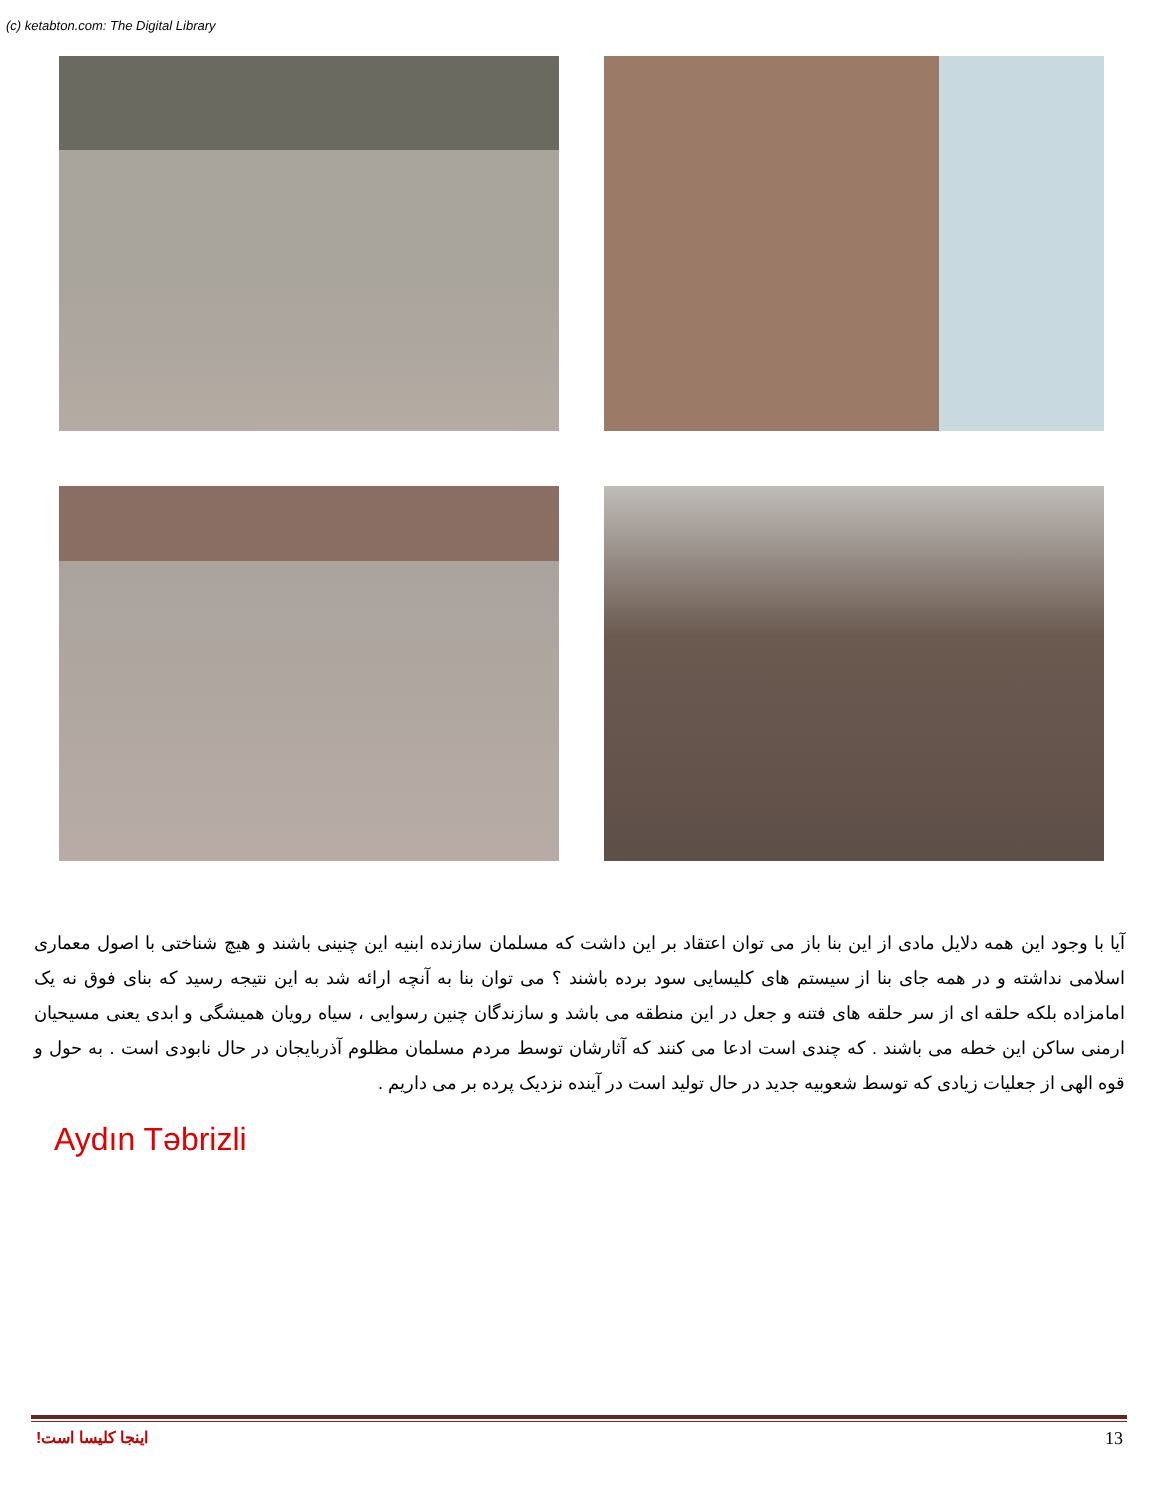(c) ketabton.com: The Digital Library
آیا با وجود این همه دلایل مادی از این بنا باز می توان اعتقاد بر این داشت که مسلمان سازنده ابنیه این چنینی باشند و هیچ شناختی با اصول معماری اسلامی نداشته و در همه جای بنا از سیستم های کلیسایی سود برده باشند ؟ می توان بنا به آنچه ارائه شد به این نتیجه رسید که بنای فوق نه یک امامزاده بلکه حلقه ای از سر حلقه های فتنه و جعل در این منطقه می باشد و سازندگان چنین رسوایی ، سیاه رویان همیشگی و ابدی یعنی مسیحیان ارمنی ساکن این خطه می باشند . که چندی است ادعا می کنند که آثارشان توسط مردم مسلمان مظلوم آذربایجان در حال نابودی است . به حول و قوه الهی از جعلیات زیادی که توسط شعوبیه جدید در حال تولید است در آینده نزدیک پرده بر می داریم .
Aydın Təbrizli
اینجا کلیسا است! 13